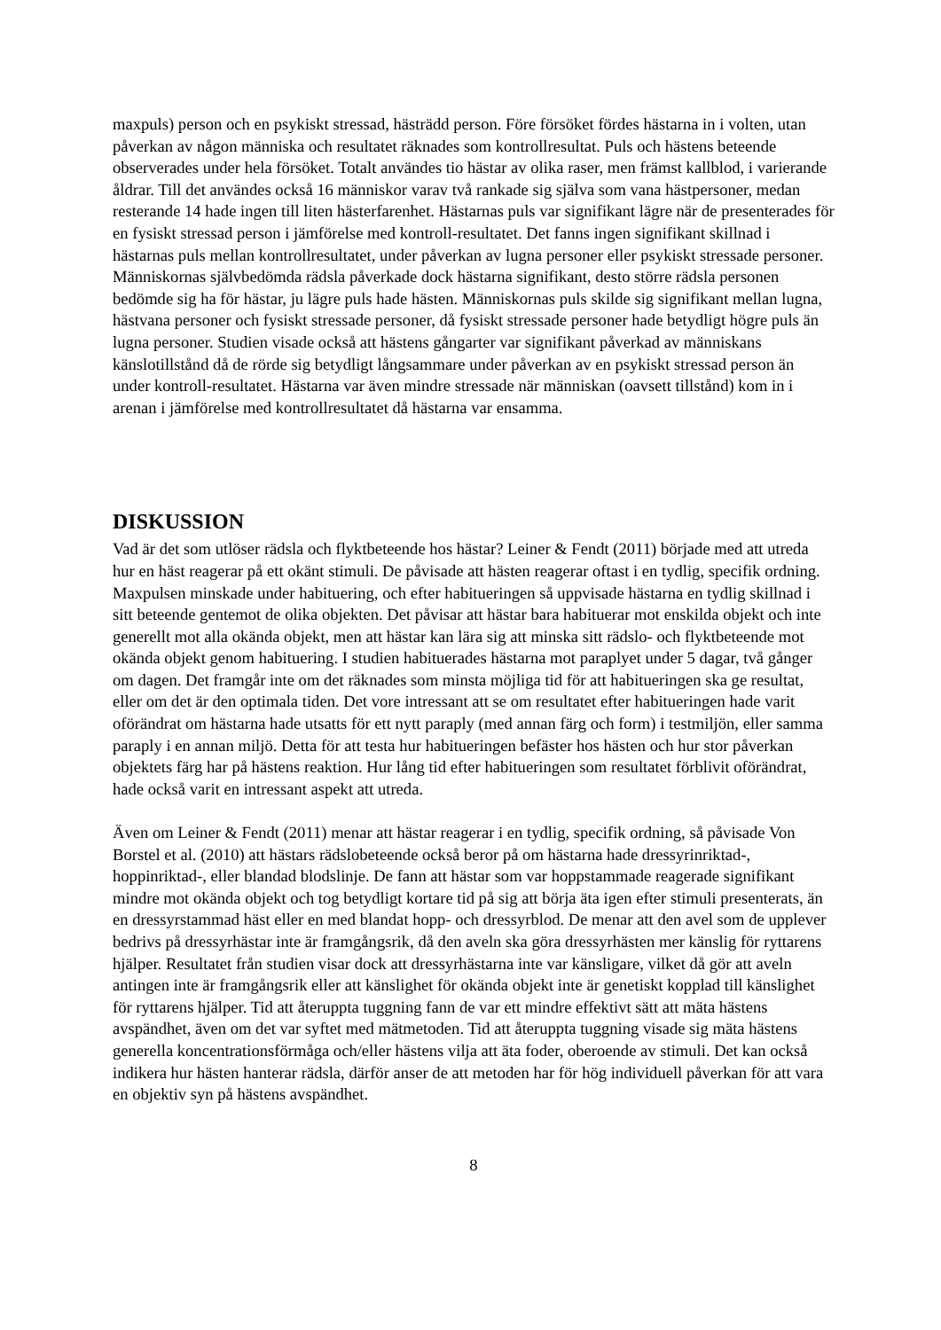maxpuls) person och en psykiskt stressad, hästrädd person. Före försöket fördes hästarna in i volten, utan påverkan av någon människa och resultatet räknades som kontrollresultat. Puls och hästens beteende observerades under hela försöket. Totalt användes tio hästar av olika raser, men främst kallblod, i varierande åldrar. Till det användes också 16 människor varav två rankade sig själva som vana hästpersoner, medan resterande 14 hade ingen till liten hästerfarenhet. Hästarnas puls var signifikant lägre när de presenterades för en fysiskt stressad person i jämförelse med kontroll-resultatet. Det fanns ingen signifikant skillnad i hästarnas puls mellan kontrollresultatet, under påverkan av lugna personer eller psykiskt stressade personer. Människornas självbedömda rädsla påverkade dock hästarna signifikant, desto större rädsla personen bedömde sig ha för hästar, ju lägre puls hade hästen. Människornas puls skilde sig signifikant mellan lugna, hästvana personer och fysiskt stressade personer, då fysiskt stressade personer hade betydligt högre puls än lugna personer. Studien visade också att hästens gångarter var signifikant påverkad av människans känslotillstånd då de rörde sig betydligt långsammare under påverkan av en psykiskt stressad person än under kontroll-resultatet. Hästarna var även mindre stressade när människan (oavsett tillstånd) kom in i arenan i jämförelse med kontrollresultatet då hästarna var ensamma.
DISKUSSION
Vad är det som utlöser rädsla och flyktbeteende hos hästar? Leiner & Fendt (2011) började med att utreda hur en häst reagerar på ett okänt stimuli. De påvisade att hästen reagerar oftast i en tydlig, specifik ordning. Maxpulsen minskade under habituering, och efter habitueringen så uppvisade hästarna en tydlig skillnad i sitt beteende gentemot de olika objekten. Det påvisar att hästar bara habituerar mot enskilda objekt och inte generellt mot alla okända objekt, men att hästar kan lära sig att minska sitt rädslo- och flyktbeteende mot okända objekt genom habituering. I studien habituerades hästarna mot paraplyet under 5 dagar, två gånger om dagen. Det framgår inte om det räknades som minsta möjliga tid för att habitueringen ska ge resultat, eller om det är den optimala tiden. Det vore intressant att se om resultatet efter habitueringen hade varit oförändrat om hästarna hade utsatts för ett nytt paraply (med annan färg och form) i testmiljön, eller samma paraply i en annan miljö. Detta för att testa hur habitueringen befäster hos hästen och hur stor påverkan objektets färg har på hästens reaktion. Hur lång tid efter habitueringen som resultatet förblivit oförändrat, hade också varit en intressant aspekt att utreda.
Även om Leiner & Fendt (2011) menar att hästar reagerar i en tydlig, specifik ordning, så påvisade Von Borstel et al. (2010) att hästars rädslobeteende också beror på om hästarna hade dressyrinriktad-, hoppinriktad-, eller blandad blodslinje. De fann att hästar som var hoppstammade reagerade signifikant mindre mot okända objekt och tog betydligt kortare tid på sig att börja äta igen efter stimuli presenterats, än en dressyrstammad häst eller en med blandat hopp- och dressyrblod. De menar att den avel som de upplever bedrivs på dressyrhästar inte är framgångsrik, då den aveln ska göra dressyrhästen mer känslig för ryttarens hjälper. Resultatet från studien visar dock att dressyrhästarna inte var känsligare, vilket då gör att aveln antingen inte är framgångsrik eller att känslighet för okända objekt inte är genetiskt kopplad till känslighet för ryttarens hjälper. Tid att återuppta tuggning fann de var ett mindre effektivt sätt att mäta hästens avspändhet, även om det var syftet med mätmetoden. Tid att återuppta tuggning visade sig mäta hästens generella koncentrationsförmåga och/eller hästens vilja att äta foder, oberoende av stimuli. Det kan också indikera hur hästen hanterar rädsla, därför anser de att metoden har för hög individuell påverkan för att vara en objektiv syn på hästens avspändhet.
8